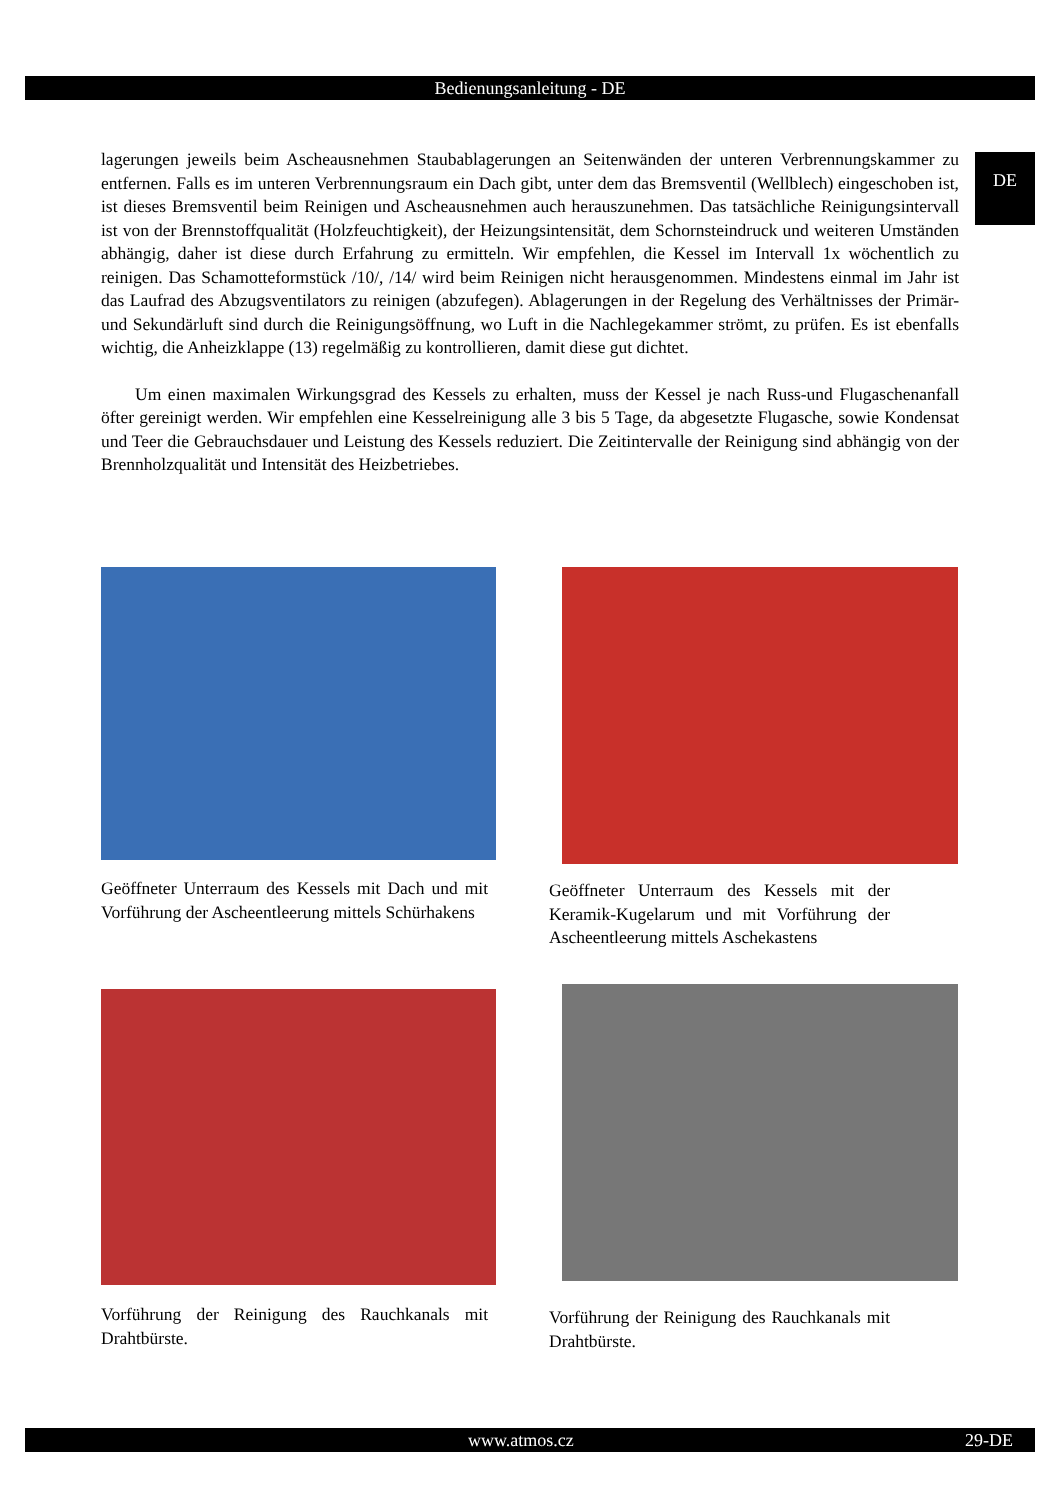Bedienungsanleitung - DE
DE
lagerungen jeweils beim Ascheausnehmen Staubablagerungen an Seitenwänden der unteren Verbrennungskammer zu entfernen. Falls es im unteren Verbrennungsraum ein Dach gibt, unter dem das Bremsventil (Wellblech) eingeschoben ist, ist dieses Bremsventil beim Reinigen und Ascheausnehmen auch herauszunehmen. Das tatsächliche Reinigungsintervall ist von der Brennstoffqualität (Holzfeuchtigkeit), der Heizungsintensität, dem Schornsteindruck und weiteren Umständen abhängig, daher ist diese durch Erfahrung zu ermitteln. Wir empfehlen, die Kessel im Intervall 1x wöchentlich zu reinigen. Das Schamotteformstück /10/, /14/ wird beim Reinigen nicht herausgenommen. Mindestens einmal im Jahr ist das Laufrad des Abzugsventilators zu reinigen (abzufegen). Ablagerungen in der Regelung des Verhältnisses der Primär- und Sekundärluft sind durch die Reinigungsöffnung, wo Luft in die Nachlegekammer strömt, zu prüfen. Es ist ebenfalls wichtig, die Anheizklappe (13) regelmäßig zu kontrollieren, damit diese gut dichtet.
Um einen maximalen Wirkungsgrad des Kessels zu erhalten, muss der Kessel je nach Russ-und Flugaschenanfall öfter gereinigt werden. Wir empfehlen eine Kesselreinigung alle 3 bis 5 Tage, da abgesetzte Flugasche, sowie Kondensat und Teer die Gebrauchsdauer und Leistung des Kessels reduziert. Die Zeitintervalle der Reinigung sind abhängig von der Brennholzqualität und Intensität des Heizbetriebes.
Geöffneter Unterraum des Kessels mit Dach und mit Vorführung der Ascheentleerung mittels Schürhakens
Geöffneter Unterraum des Kessels mit der Keramik-Kugelarum und mit Vorführung der Ascheentleerung mittels Aschekastens
Vorführung der Reinigung des Rauchkanals mit Drahtbürste.
Vorführung der Reinigung des Rauchkanals mit Drahtbürste.
www.atmos.cz 29-DE